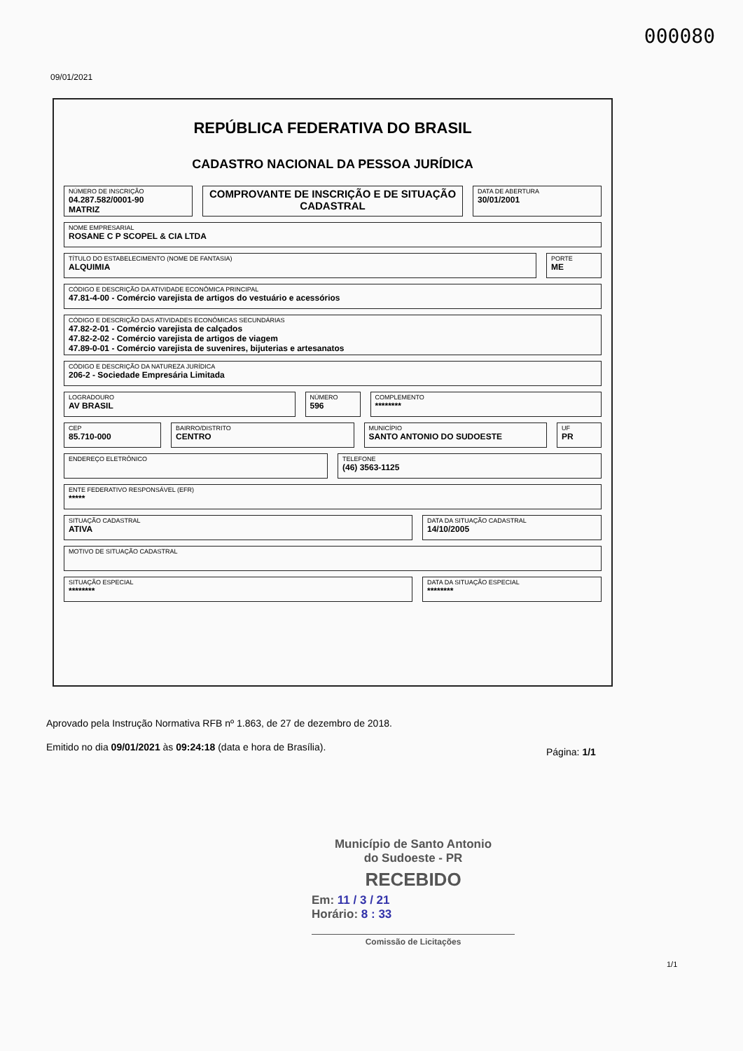000080
09/01/2021
REPÚBLICA FEDERATIVA DO BRASIL
CADASTRO NACIONAL DA PESSOA JURÍDICA
NÚMERO DE INSCRIÇÃO
04.287.582/0001-90
MATRIZ
COMPROVANTE DE INSCRIÇÃO E DE SITUAÇÃO CADASTRAL
DATA DE ABERTURA
30/01/2001
NOME EMPRESARIAL
ROSANE C P SCOPEL & CIA LTDA
TÍTULO DO ESTABELECIMENTO (NOME DE FANTASIA)
ALQUIMIA
PORTE
ME
CÓDIGO E DESCRIÇÃO DA ATIVIDADE ECONÔMICA PRINCIPAL
47.81-4-00 - Comércio varejista de artigos do vestuário e acessórios
CÓDIGO E DESCRIÇÃO DAS ATIVIDADES ECONÔMICAS SECUNDÁRIAS
47.82-2-01 - Comércio varejista de calçados
47.82-2-02 - Comércio varejista de artigos de viagem
47.89-0-01 - Comércio varejista de suvenires, bijuterias e artesanatos
CÓDIGO E DESCRIÇÃO DA NATUREZA JURÍDICA
206-2 - Sociedade Empresária Limitada
LOGRADOURO
AV BRASIL
NÚMERO
596
COMPLEMENTO
********
CEP
85.710-000
BAIRRO/DISTRITO
CENTRO
MUNICÍPIO
SANTO ANTONIO DO SUDOESTE
UF
PR
ENDEREÇO ELETRÔNICO TELEFONE
(46) 3563-1125
ENTE FEDERATIVO RESPONSÁVEL (EFR)
*****
SITUAÇÃO CADASTRAL
ATIVA
DATA DA SITUAÇÃO CADASTRAL
14/10/2005
MOTIVO DE SITUAÇÃO CADASTRAL
SITUAÇÃO ESPECIAL
********
DATA DA SITUAÇÃO ESPECIAL
********
Aprovado pela Instrução Normativa RFB nº 1.863, de 27 de dezembro de 2018.
Emitido no dia 09/01/2021 às 09:24:18 (data e hora de Brasília).
Página: 1/1
Município de Santo Antonio
do Sudoeste - PR
RECEBIDO
Em: 11 / 3 / 21
Horário: 8 : 33
Comissão de Licitações
1/1